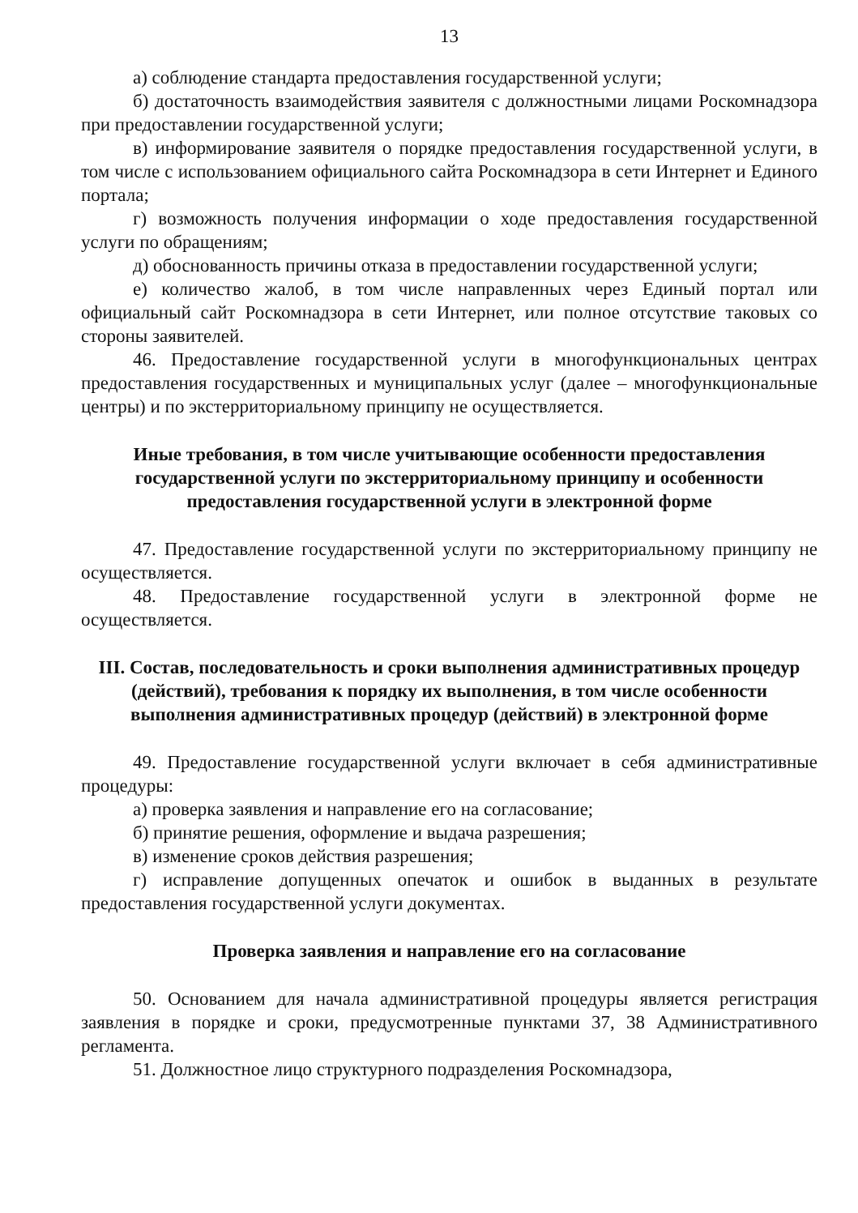13
а) соблюдение стандарта предоставления государственной услуги;
б) достаточность взаимодействия заявителя с должностными лицами Роскомнадзора при предоставлении государственной услуги;
в) информирование заявителя о порядке предоставления государственной услуги, в том числе с использованием официального сайта Роскомнадзора в сети Интернет и Единого портала;
г) возможность получения информации о ходе предоставления государственной услуги по обращениям;
д) обоснованность причины отказа в предоставлении государственной услуги;
е) количество жалоб, в том числе направленных через Единый портал или официальный сайт Роскомнадзора в сети Интернет, или полное отсутствие таковых со стороны заявителей.
46. Предоставление государственной услуги в многофункциональных центрах предоставления государственных и муниципальных услуг (далее – многофункциональные центры) и по экстерриториальному принципу не осуществляется.
Иные требования, в том числе учитывающие особенности предоставления государственной услуги по экстерриториальному принципу и особенности предоставления государственной услуги в электронной форме
47. Предоставление государственной услуги по экстерриториальному принципу не осуществляется.
48. Предоставление государственной услуги в электронной форме не осуществляется.
III. Состав, последовательность и сроки выполнения административных процедур (действий), требования к порядку их выполнения, в том числе особенности выполнения административных процедур (действий) в электронной форме
49. Предоставление государственной услуги включает в себя административные процедуры:
а) проверка заявления и направление его на согласование;
б) принятие решения, оформление и выдача разрешения;
в) изменение сроков действия разрешения;
г) исправление допущенных опечаток и ошибок в выданных в результате предоставления государственной услуги документах.
Проверка заявления и направление его на согласование
50. Основанием для начала административной процедуры является регистрация заявления в порядке и сроки, предусмотренные пунктами 37, 38 Административного регламента.
51. Должностное лицо структурного подразделения Роскомнадзора,